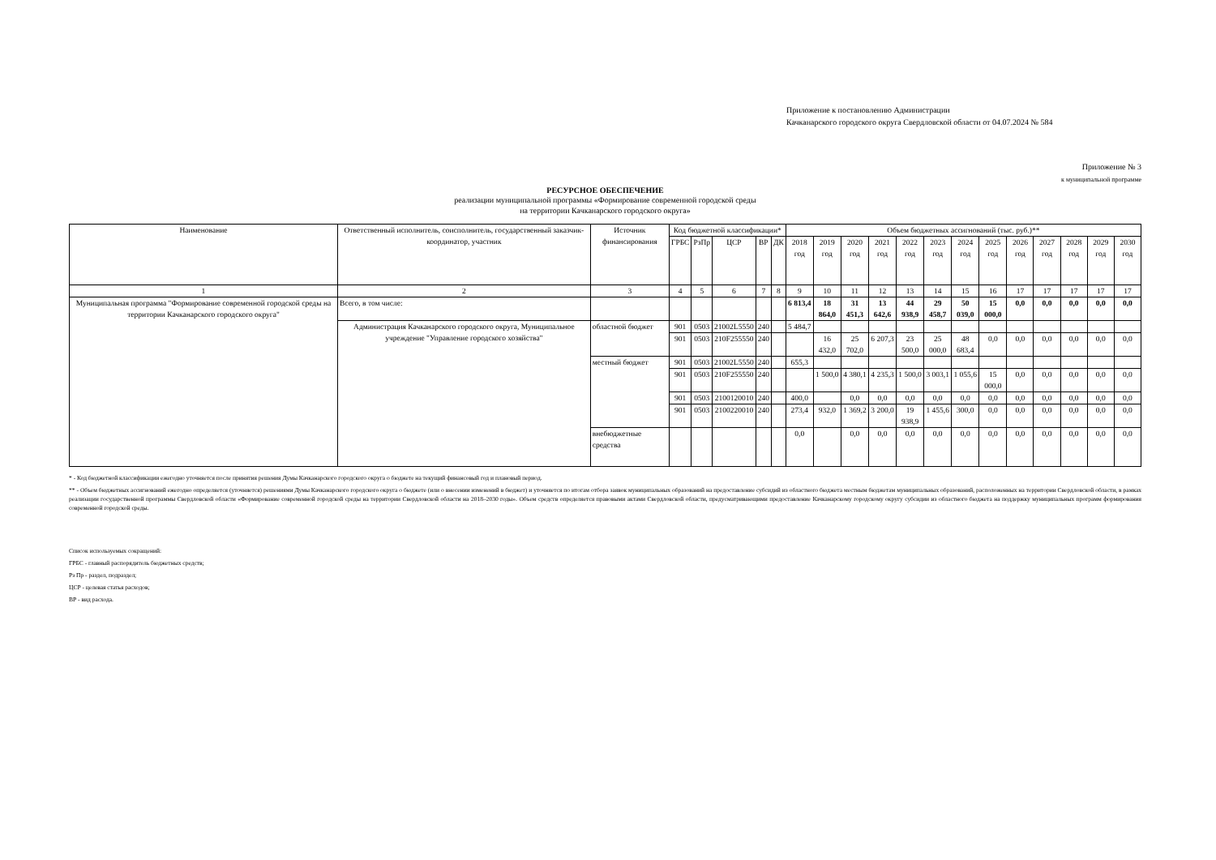Приложение к постановлению Администрации
Качканарского городского округа Свердловской области от 04.07.2024 № 584
Приложение № 3
к муниципальной программе
РЕСУРСНОЕ ОБЕСПЕЧЕНИЕ
реализации муниципальной программы «Формирование современной городской среды
на территории Качканарского городского округа»
| Наименование | Ответственный исполнитель, соисполнитель, государственный заказчик-координатор, участник | Источник финансирования | Код бюджетной классификации* | | | | | Объем бюджетных ассигнований (тыс. руб.)** | | | | | | | | | | | | |
| --- | --- | --- | --- | --- | --- | --- | --- | --- | --- | --- | --- | --- | --- | --- | --- | --- | --- | --- | --- | --- |
| | | | ГРБС | РзПр | ЦСР | ВР | ДК | 2018 год | 2019 год | 2020 год | 2021 год | 2022 год | 2023 год | 2024 год | 2025 год | 2026 год | 2027 год | 2028 год | 2029 год | 2030 год |
| 1 | 2 | 3 | 4 | 5 | 6 | 7 | 8 | 9 | 10 | 11 | 12 | 13 | 14 | 15 | 16 | 17 | 17 | 17 | 17 | 17 |
| Муниципальная программа "Формирование современной городской среды на территории Качканарского городского округа" | Всего, в том числе: | | | | | | | 6 813,4 | 18 864,0 | 31 451,3 | 13 642,6 | 44 938,9 | 29 458,7 | 50 039,0 | 15 000,0 | 0,0 | 0,0 | 0,0 | 0,0 | 0,0 |
| | Администрация Качканарского городского округа, Муниципальное учреждение "Управление городского хозяйства" | областной бюджет | 901 | 0503 | 21002L5550 | 240 | | 5 484,7 | | | | | | | | | | | | |
| | | | 901 | 0503 | 210F255550 | 240 | | | 16 432,0 | 25 702,0 | 6 207,3 | 23 500,0 | 25 000,0 | 48 683,4 | 0,0 | 0,0 | 0,0 | 0,0 | 0,0 | 0,0 |
| | | местный бюджет | 901 | 0503 | 21002L5550 | 240 | | 655,3 | | | | | | | | | | | | |
| | | | 901 | 0503 | 210F255550 | 240 | | | 1 500,0 | 4 380,1 | 4 235,3 | 1 500,0 | 3 003,1 | 1 055,6 | 15 000,0 | 0,0 | 0,0 | 0,0 | 0,0 | 0,0 |
| | | | 901 | 0503 | 2100120010 | 240 | | 400,0 | | 0,0 | 0,0 | 0,0 | 0,0 | 0,0 | 0,0 | 0,0 | 0,0 | 0,0 | 0,0 | 0,0 |
| | | | 901 | 0503 | 2100220010 | 240 | | 273,4 | 932,0 | 1 369,2 | 3 200,0 | 19 938,9 | 1 455,6 | 300,0 | 0,0 | 0,0 | 0,0 | 0,0 | 0,0 | 0,0 |
| | | внебюджетные средства | | | | | | 0,0 | | 0,0 | 0,0 | 0,0 | 0,0 | 0,0 | 0,0 | 0,0 | 0,0 | 0,0 | 0,0 | 0,0 |
* - Код бюджетной классификации ежегодно уточняется после принятия решения Думы Качканарского городского округа о бюджете на текущий финансовый год и плановый период.
** - Объем бюджетных ассигнований ежегодно определяется (уточняется) решениями Думы Качканарского городского округа о бюджете (или о внесении изменений в бюджет) и уточняется по итогам отбора заявок муниципальных образований на предоставление субсидий из областного бюджета местным бюджетам муниципальных образований, расположенных на территории Свердловской области, в рамках реализации государственной программы Свердловской области «Формирование современной городской среды на территории Свердловской области на 2018–2030 годы». Объем средств определяется правовыми актами Свердловской области, предусматривающими предоставление Качканарскому городскому округу субсидии из областного бюджета на поддержку муниципальных программ формирования современной городской среды.
Список используемых сокращений:
ГРБС - главный распорядитель бюджетных средств;
Рз Пр - раздел, подраздел;
ЦСР - целевая статья расходов;
ВР - вид расхода.